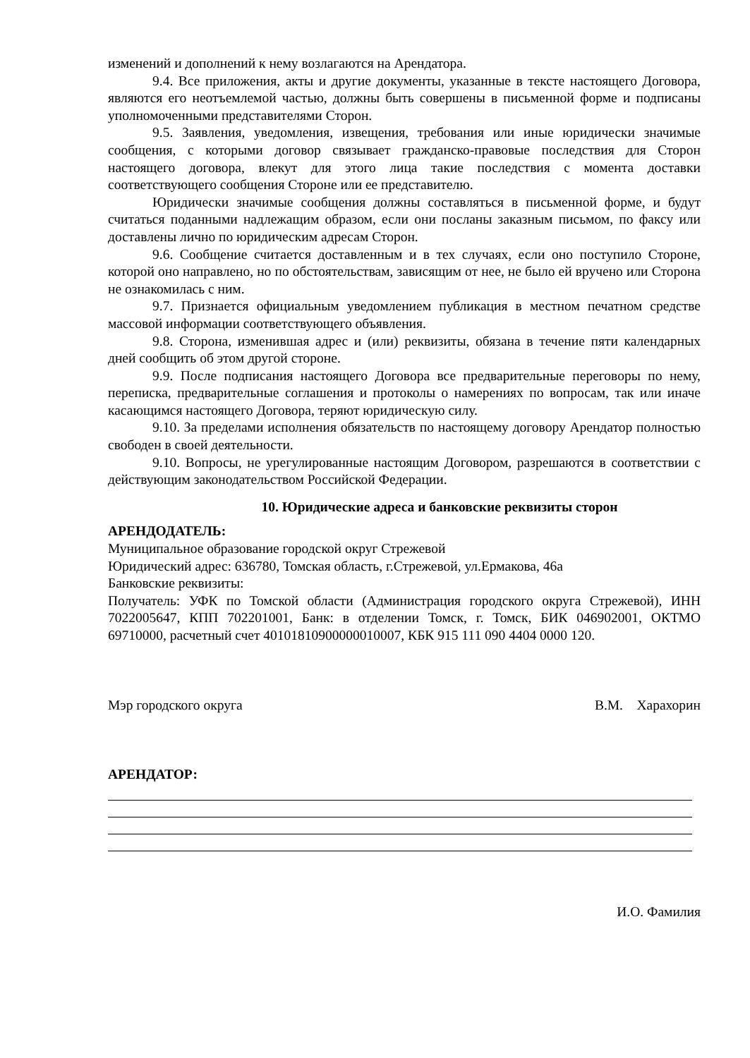изменений и дополнений к нему возлагаются на Арендатора.
9.4. Все приложения, акты и другие документы, указанные в тексте настоящего Договора, являются его неотъемлемой частью, должны быть совершены в письменной форме и подписаны уполномоченными представителями Сторон.
9.5. Заявления, уведомления, извещения, требования или иные юридически значимые сообщения, с которыми договор связывает гражданско-правовые последствия для Сторон настоящего договора, влекут для этого лица такие последствия с момента доставки соответствующего сообщения Стороне или ее представителю.
Юридически значимые сообщения должны составляться в письменной форме, и будут считаться поданными надлежащим образом, если они посланы заказным письмом, по факсу или доставлены лично по юридическим адресам Сторон.
9.6. Сообщение считается доставленным и в тех случаях, если оно поступило Стороне, которой оно направлено, но по обстоятельствам, зависящим от нее, не было ей вручено или Сторона не ознакомилась с ним.
9.7. Признается официальным уведомлением публикация в местном печатном средстве массовой информации соответствующего объявления.
9.8. Сторона, изменившая адрес и (или) реквизиты, обязана в течение пяти календарных дней сообщить об этом другой стороне.
9.9. После подписания настоящего Договора все предварительные переговоры по нему, переписка, предварительные соглашения и протоколы о намерениях по вопросам, так или иначе касающимся настоящего Договора, теряют юридическую силу.
9.10. За пределами исполнения обязательств по настоящему договору Арендатор полностью свободен в своей деятельности.
9.10. Вопросы, не урегулированные настоящим Договором, разрешаются в соответствии с действующим законодательством Российской Федерации.
10. Юридические адреса и банковские реквизиты сторон
АРЕНДОДАТЕЛЬ:
Муниципальное образование городской округ Стрежевой
Юридический адрес: 636780, Томская область, г.Стрежевой, ул.Ермакова, 46а
Банковские реквизиты:
Получатель: УФК по Томской области (Администрация городского округа Стрежевой), ИНН 7022005647, КПП 702201001, Банк: в отделении Томск, г. Томск, БИК 046902001, ОКТМО 69710000, расчетный счет 40101810900000010007, КБК 915 111 090 4404 0000 120.
Мэр городского округа В.М. Харахорин
АРЕНДАТОР:
И.О. Фамилия